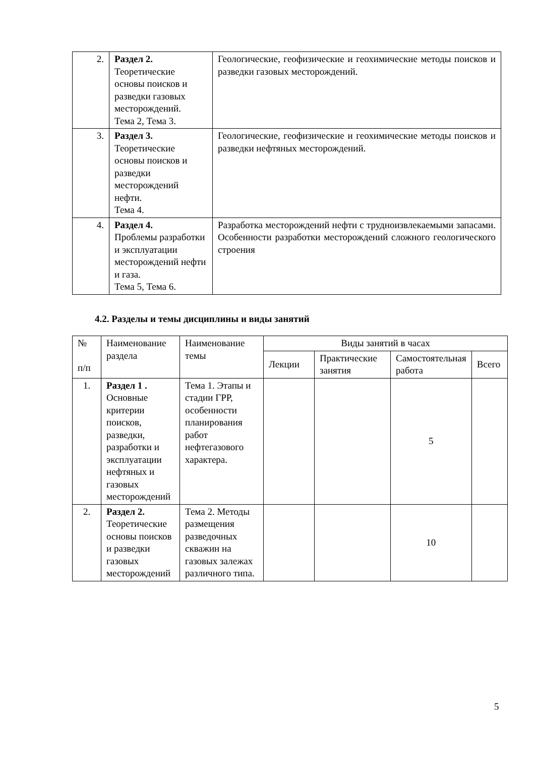| 2. | Раздел 2. Теоретические основы поисков и разведки газовых месторождений. Тема 2, Тема 3. | Геологические, геофизические и геохимические методы поисков и разведки газовых месторождений. |
| 3. | Раздел 3. Теоретические основы поисков и разведки месторождений нефти. Тема 4. | Геологические, геофизические и геохимические методы поисков и разведки нефтяных месторождений. |
| 4. | Раздел 4. Проблемы разработки и эксплуатации месторождений нефти и газа. Тема 5, Тема 6. | Разработка месторождений нефти с трудноизвлекаемыми запасами. Особенности разработки месторождений сложного геологического строения |
4.2. Разделы и темы дисциплины и виды занятий
| № п/п | Наименование раздела | Наименование темы | Виды занятий в часах | | | |
| --- | --- | --- | --- | --- | --- | --- |
| | | | Лекции | Практические занятия | Самостоятельная работа | Всего |
| 1. | Раздел 1 . Основные критерии поисков, разведки, разработки и эксплуатации нефтяных и газовых месторождений | Тема 1. Этапы и стадии ГРР, особенности планирования работ нефтегазового характера. | | | 5 | |
| 2. | Раздел 2. Теоретические основы поисков и разведки газовых месторождений | Тема 2. Методы размещения разведочных скважин на газовых залежах различного типа. | | | 10 | |
5